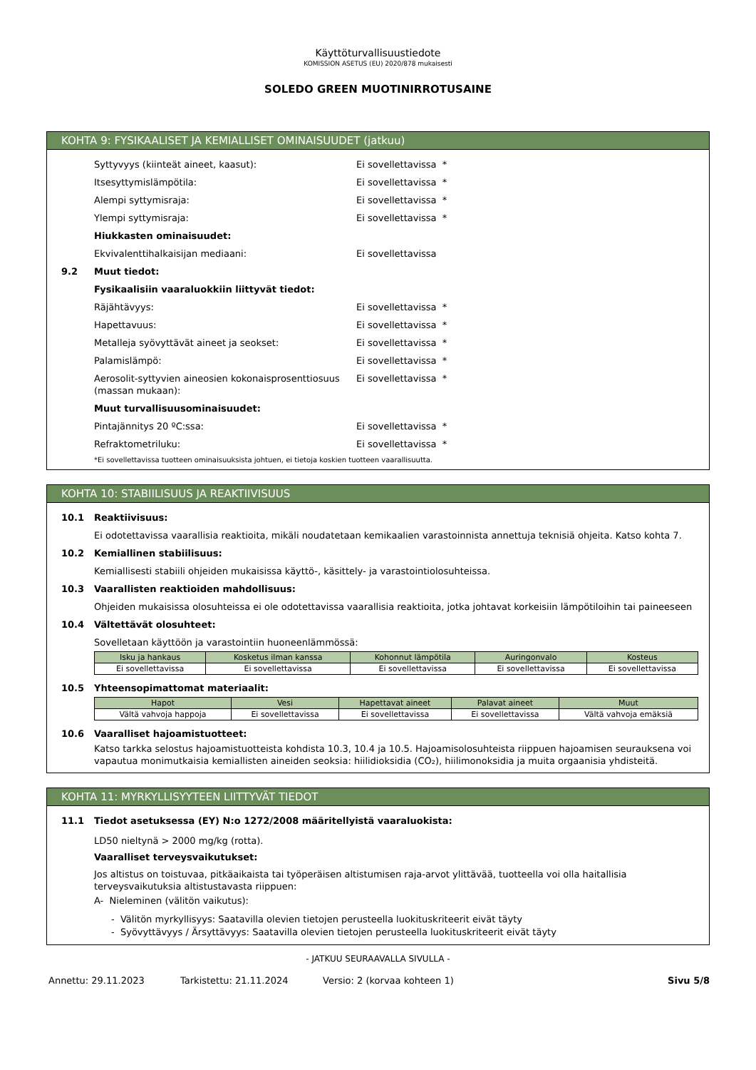Käyttöturvallisuustiedote
KOMISSION ASETUS (EU) 2020/878 mukaisesti
SOLEDO GREEN MUOTINIRROTUSAINE
KOHTA 9: FYSIKAALISET JA KEMIALLISET OMINAISUUDET (jatkuu)
Syttyvyys (kiinteät aineet, kaasut): Ei sovellettavissa *
Itsesyttymislämpötila: Ei sovellettavissa *
Alempi syttymisraja: Ei sovellettavissa *
Ylempi syttymisraja: Ei sovellettavissa *
Hiukkasten ominaisuudet:
Ekvivalenttihalkaisijan mediaani: Ei sovellettavissa
9.2 Muut tiedot:
Fysikaalisiin vaaraluokkiin liittyvät tiedot:
Räjähtävyys: Ei sovellettavissa *
Hapettavuus: Ei sovellettavissa *
Metalleja syövyttävät aineet ja seokset: Ei sovellettavissa *
Palamislämpö: Ei sovellettavissa *
Aerosolit-syttyvien aineosien kokonaisprosenttiosuus (massan mukaan): Ei sovellettavissa *
Muut turvallisuusominaisuudet:
Pintajännitys 20 ºC:ssa: Ei sovellettavissa *
Refraktometriluku: Ei sovellettavissa *
*Ei sovellettavissa tuotteen ominaisuuksista johtuen, ei tietoja koskien tuotteen vaarallisuutta.
KOHTA 10: STABIILISUUS JA REAKTIIVISUUS
10.1 Reaktiivisuus:
Ei odotettavissa vaarallisia reaktioita, mikäli noudatetaan kemikaalien varastoinnista annettuja teknisiä ohjeita. Katso kohta 7.
10.2 Kemiallinen stabiilisuus:
Kemiallisesti stabiili ohjeiden mukaisissa käyttö-, käsittely- ja varastointiolosuhteissa.
10.3 Vaarallisten reaktioiden mahdollisuus:
Ohjeiden mukaisissa olosuhteissa ei ole odotettavissa vaarallisia reaktioita, jotka johtavat korkeisiin lämpötiloihin tai paineeseen
10.4 Vältettävät olosuhteet:
Sovelletaan käyttöön ja varastointiin huoneenlämmössä:
| Isku ja hankaus | Kosketus ilman kanssa | Kohonnut lämpötila | Auringonvalo | Kosteus |
| --- | --- | --- | --- | --- |
| Ei sovellettavissa | Ei sovellettavissa | Ei sovellettavissa | Ei sovellettavissa | Ei sovellettavissa |
10.5 Yhteensopimattomat materiaalit:
| Hapot | Vesi | Hapettavat aineet | Palavat aineet | Muut |
| --- | --- | --- | --- | --- |
| Vältä vahvoja happoja | Ei sovellettavissa | Ei sovellettavissa | Ei sovellettavissa | Vältä vahvoja emäksiä |
10.6 Vaaralliset hajoamistuotteet:
Katso tarkka selostus hajoamistuotteista kohdista 10.3, 10.4 ja 10.5. Hajoamisolosuhteista riippuen hajoamisen seurauksena voi vapautua monimutkaisia kemiallisten aineiden seoksia: hiilidioksidia (CO₂), hiilimonoksidia ja muita orgaanisia yhdisteitä.
KOHTA 11: MYRKYLLISYYTEEN LIITTYVÄT TIEDOT
11.1 Tiedot asetuksessa (EY) N:o 1272/2008 määritellyistä vaaraluokista:
LD50 nieltynä > 2000 mg/kg (rotta).
Vaaralliset terveysvaikutukset:
Jos altistus on toistuvaa, pitkäaikaista tai työperäisen altistumisen raja-arvot ylittävää, tuotteella voi olla haitallisia terveysvaikutuksia altistustavasta riippuen:
A- Nieleminen (välitön vaikutus):
- Välitön myrkyllisyys: Saatavilla olevien tietojen perusteella luokituskriteerit eivät täyty
- Syövyttävyys / Ärsyttävyys: Saatavilla olevien tietojen perusteella luokituskriteerit eivät täyty
- JATKUU SEURAAVALLA SIVULLA -
Annettu: 29.11.2023 Tarkistettu: 21.11.2024 Versio: 2 (korvaa kohteen 1) Sivu 5/8